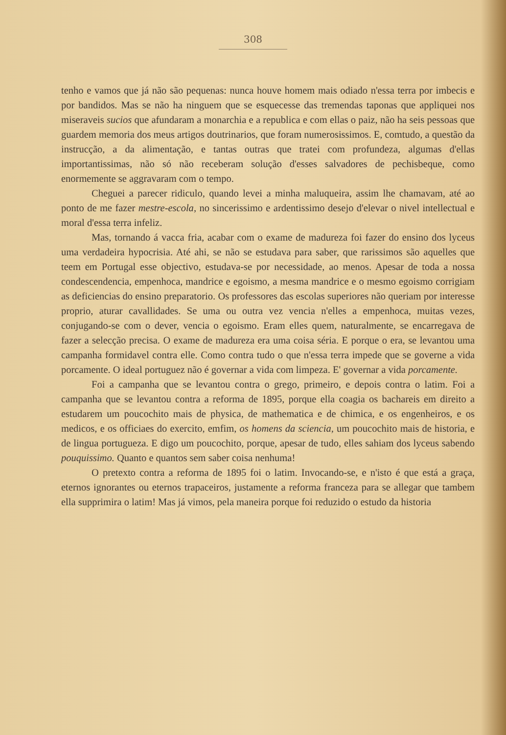308
tenho e vamos que já não são pequenas: nunca houve homem mais odiado n'essa terra por imbecis e por bandidos. Mas se não ha ninguem que se esquecesse das tremendas taponas que appliquei nos miseraveis sucios que afundaram a monarchia e a republica e com ellas o paiz, não ha seis pessoas que guardem memoria dos meus artigos doutrinarios, que foram numerosissimos. E, comtudo, a questão da instrucção, a da alimentação, e tantas outras que tratei com profundeza, algumas d'ellas importantissimas, não só não receberam solução d'esses salvadores de pechisbeque, como enormemente se aggravaram com o tempo.
Cheguei a parecer ridiculo, quando levei a minha maluqueira, assim lhe chamavam, até ao ponto de me fazer mestre-escola, no sincerissimo e ardentissimo desejo d'elevar o nivel intellectual e moral d'essa terra infeliz.
Mas, tornando á vacca fria, acabar com o exame de madureza foi fazer do ensino dos lyceus uma verdadeira hypocrisia. Até ahi, se não se estudava para saber, que rarissimos são aquelles que teem em Portugal esse objectivo, estudava-se por necessidade, ao menos. Apesar de toda a nossa condescendencia, empenhoca, mandrice e egoismo, a mesma mandrice e o mesmo egoismo corrigiam as deficiencias do ensino preparatorio. Os professores das escolas superiores não queriam por interesse proprio, aturar cavallidades. Se uma ou outra vez vencia n'elles a empenhoca, muitas vezes, conjugando-se com o dever, vencia o egoismo. Eram elles quem, naturalmente, se encarregava de fazer a selecção precisa. O exame de madureza era uma coisa séria. E porque o era, se levantou uma campanha formidavel contra elle. Como contra tudo o que n'essa terra impede que se governe a vida porcamente. O ideal portuguez não é governar a vida com limpeza. E' governar a vida porcamente.
Foi a campanha que se levantou contra o grego, primeiro, e depois contra o latim. Foi a campanha que se levantou contra a reforma de 1895, porque ella coagia os bachareis em direito a estudarem um poucochito mais de physica, de mathematica e de chimica, e os engenheiros, e os medicos, e os officiaes do exercito, emfim, os homens da sciencia, um poucochito mais de historia, e de lingua portugueza. E digo um poucochito, porque, apesar de tudo, elles sahiam dos lyceus sabendo pouquissimo. Quanto e quantos sem saber coisa nenhuma!
O pretexto contra a reforma de 1895 foi o latim. Invocando-se, e n'isto é que está a graça, eternos ignorantes ou eternos trapaceiros, justamente a reforma franceza para se allegar que tambem ella supprimira o latim! Mas já vimos, pela maneira porque foi reduzido o estudo da historia